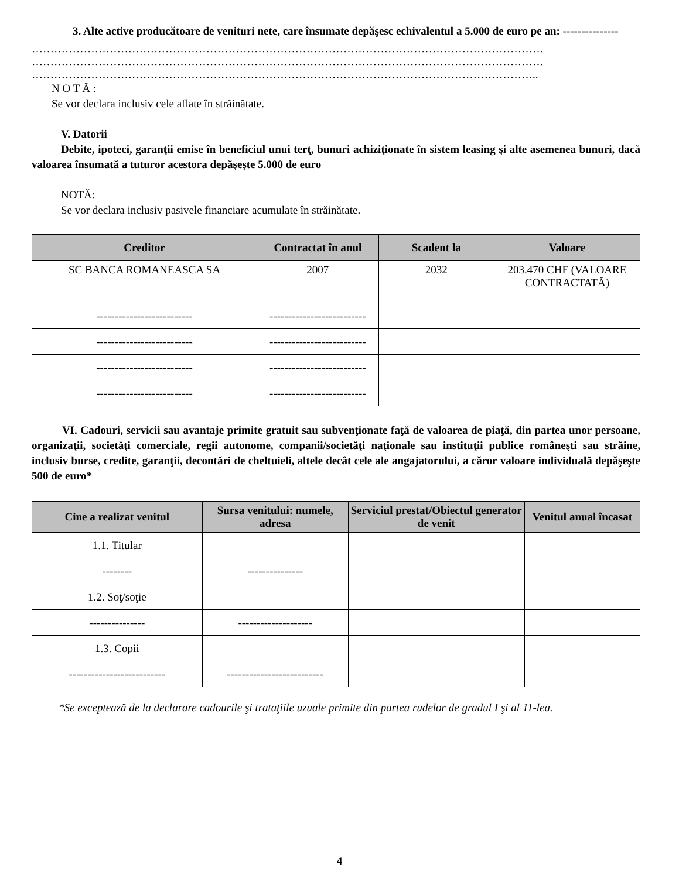3. Alte active producătoare de venituri nete, care însumate depăşesc echivalentul a 5.000 de euro pe an: ---------------
…………………………………………………………………………………………………………………………
…………………………………………………………………………………………………………………………
………………………………………………………………………………………………………………………..
N O T Ă :
Se vor declara inclusiv cele aflate în străinătate.
V. Datorii
Debite, ipoteci, garanţii emise în beneficiul unui terţ, bunuri achiziţionate în sistem leasing şi alte asemenea bunuri, dacă valoarea însumată a tuturor acestora depăşeşte 5.000 de euro
NOTĂ:
Se vor declara inclusiv pasivele financiare acumulate în străinătate.
| Creditor | Contractat în anul | Scadent la | Valoare |
| --- | --- | --- | --- |
| SC BANCA ROMANEASCA SA | 2007 | 2032 | 203.470 CHF (VALOARE CONTRACTATĂ) |
| -------------------------- | -------------------------- | | |
| -------------------------- | -------------------------- | | |
| -------------------------- | -------------------------- | | |
| -------------------------- | -------------------------- | | |
VI. Cadouri, servicii sau avantaje primite gratuit sau subvenţionate faţă de valoarea de piaţă, din partea unor persoane, organizaţii, societăţi comerciale, regii autonome, companii/societăţi naţionale sau instituţii publice româneşti sau străine, inclusiv burse, credite, garanţii, decontări de cheltuieli, altele decât cele ale angajatorului, a căror valoare individuală depăşeşte 500 de euro*
| Cine a realizat venitul | Sursa venitului: numele, adresa | Serviciul prestat/Obiectul generator de venit | Venitul anual încasat |
| --- | --- | --- | --- |
| 1.1. Titular | | | |
| -------- | --------------- | | |
| 1.2. Soţ/soţie | | | |
| --------------- | -------------------- | | |
| 1.3. Copii | | | |
| -------------------------- | -------------------------- | | |
*Se exceptează de la declarare cadourile şi trataţiile uzuale primite din partea rudelor de gradul I şi al 11-lea.
4